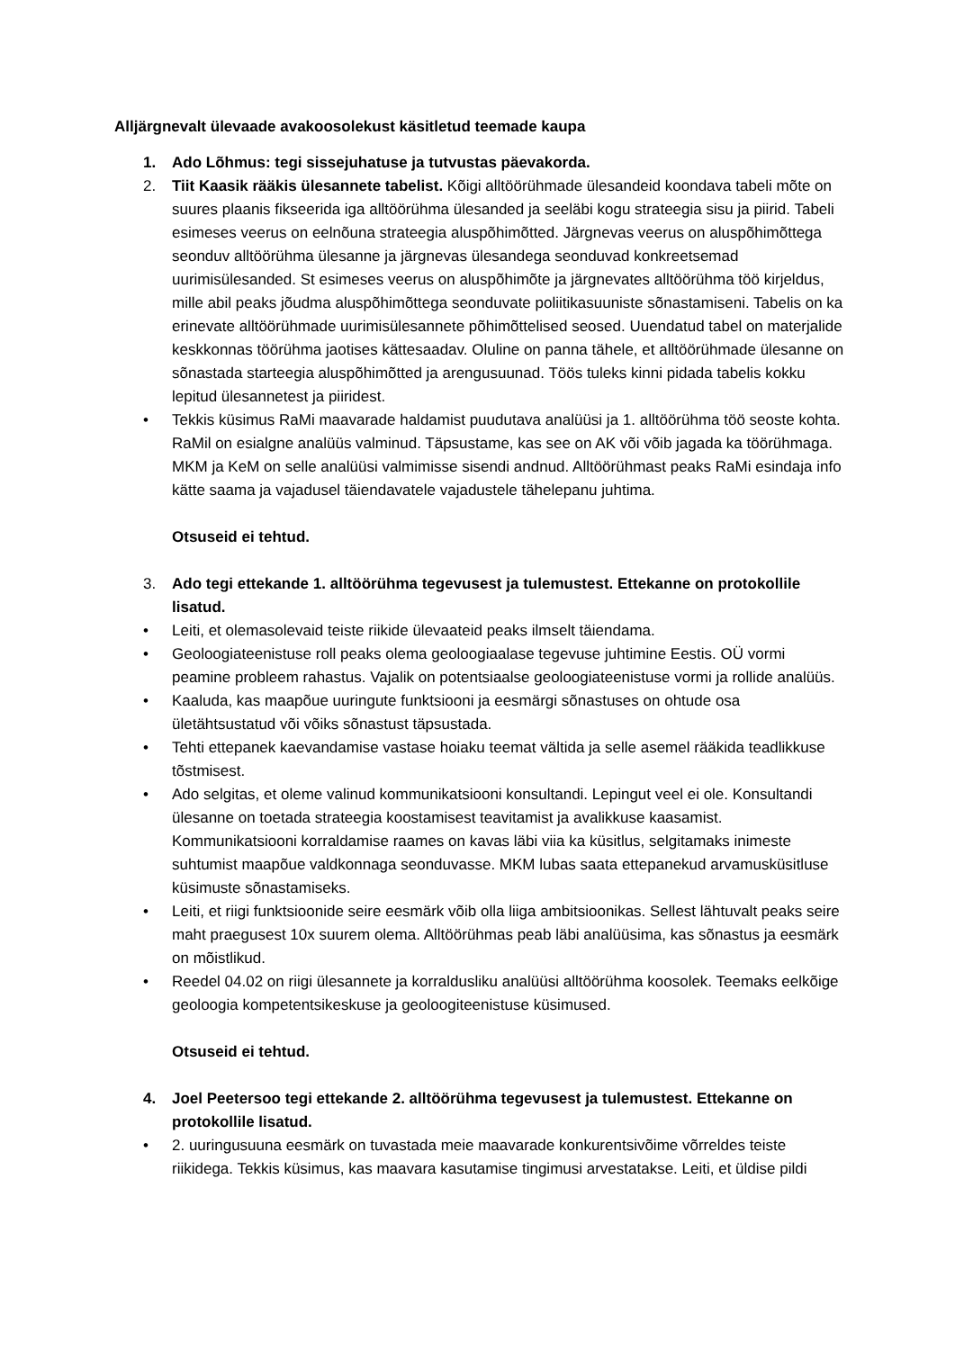Alljärgnevalt ülevaade avakoosolekust käsitletud teemade kaupa
1. Ado Lõhmus: tegi sissejuhatuse ja tutvustas päevakorda.
2. Tiit Kaasik rääkis ülesannete tabelist. Kõigi alltöörühmade ülesandeid koondava tabeli mõte on suures plaanis fikseerida iga alltöörühma ülesanded ja seeläbi kogu strateegia sisu ja piirid. Tabeli esimeses veerus on eelnõuna strateegia aluspõhimõtted. Järgnevas veerus on aluspõhimõttega seonduv alltöörühma ülesanne ja järgnevas ülesandega seonduvad konkreetsemad uurimisülesanded. St esimeses veerus on aluspõhimõte ja järgnevates alltöörühma töö kirjeldus, mille abil peaks jõudma aluspõhimõttega seonduvate poliitikasuuniste sõnastamiseni. Tabelis on ka erinevate alltöörühmade uurimisülesannete põhimõttelised seosed. Uuendatud tabel on materjalide keskkonnas töörühma jaotises kättesaadav. Oluline on panna tähele, et alltöörühmade ülesanne on sõnastada starteegia aluspõhimõtted ja arengusuunad. Töös tuleks kinni pidada tabelis kokku lepitud ülesannetest ja piiridest.
• Tekkis küsimus RaMi maavarade haldamist puudutava analüüsi ja 1. alltöörühma töö seoste kohta. RaMil on esialgne analüüs valminud. Täpsustame, kas see on AK või võib jagada ka töörühmaga. MKM ja KeM on selle analüüsi valmimisse sisendi andnud. Alltöörühmast peaks RaMi esindaja info kätte saama ja vajadusel täiendavatele vajadustele tähelepanu juhtima.
Otsuseid ei tehtud.
3. Ado tegi ettekande 1. alltöörühma tegevusest ja tulemustest. Ettekanne on protokollile lisatud.
• Leiti, et olemasolevaid teiste riikide ülevaateid peaks ilmselt täiendama.
• Geoloogiateenistuse roll peaks olema geoloogiaalase tegevuse juhtimine Eestis. OÜ vormi peamine probleem rahastus. Vajalik on potentsiaalse geoloogiateenistuse vormi ja rollide analüüs.
• Kaaluda, kas maapõue uuringute funktsiooni ja eesmärgi sõnastuses on ohtude osa ületähtsustatud või võiks sõnastust täpsustada.
• Tehti ettepanek kaevandamise vastase hoiaku teemat vältida ja selle asemel rääkida teadlikkuse tõstmisest.
• Ado selgitas, et oleme valinud kommunikatsiooni konsultandi. Lepingut veel ei ole. Konsultandi ülesanne on toetada strateegia koostamisest teavitamist ja avalikkuse kaasamist. Kommunikatsiooni korraldamise raames on kavas läbi viia ka küsitlus, selgitamaks inimeste suhtumist maapõue valdkonnaga seonduvasse. MKM lubas saata ettepanekud arvamusküsitluse küsimuste sõnastamiseks.
• Leiti, et riigi funktsioonide seire eesmärk võib olla liiga ambitsioonikas. Sellest lähtuvalt peaks seire maht praegusest 10x suurem olema. Alltöörühmas peab läbi analüüsima, kas sõnastus ja eesmärk on mõistlikud.
• Reedel 04.02 on riigi ülesannete ja korraldusliku analüüsi alltöörühma koosolek. Teemaks eelkõige geoloogia kompetentsikeskuse ja geoloogiteenistuse küsimused.
Otsuseid ei tehtud.
4. Joel Peetersoo tegi ettekande 2. alltöörühma tegevusest ja tulemustest. Ettekanne on protokollile lisatud.
• 2. uuringusuuna eesmärk on tuvastada meie maavarade konkurentsivõime võrreldes teiste riikidega. Tekkis küsimus, kas maavara kasutamise tingimusi arvestatakse. Leiti, et üldise pildi